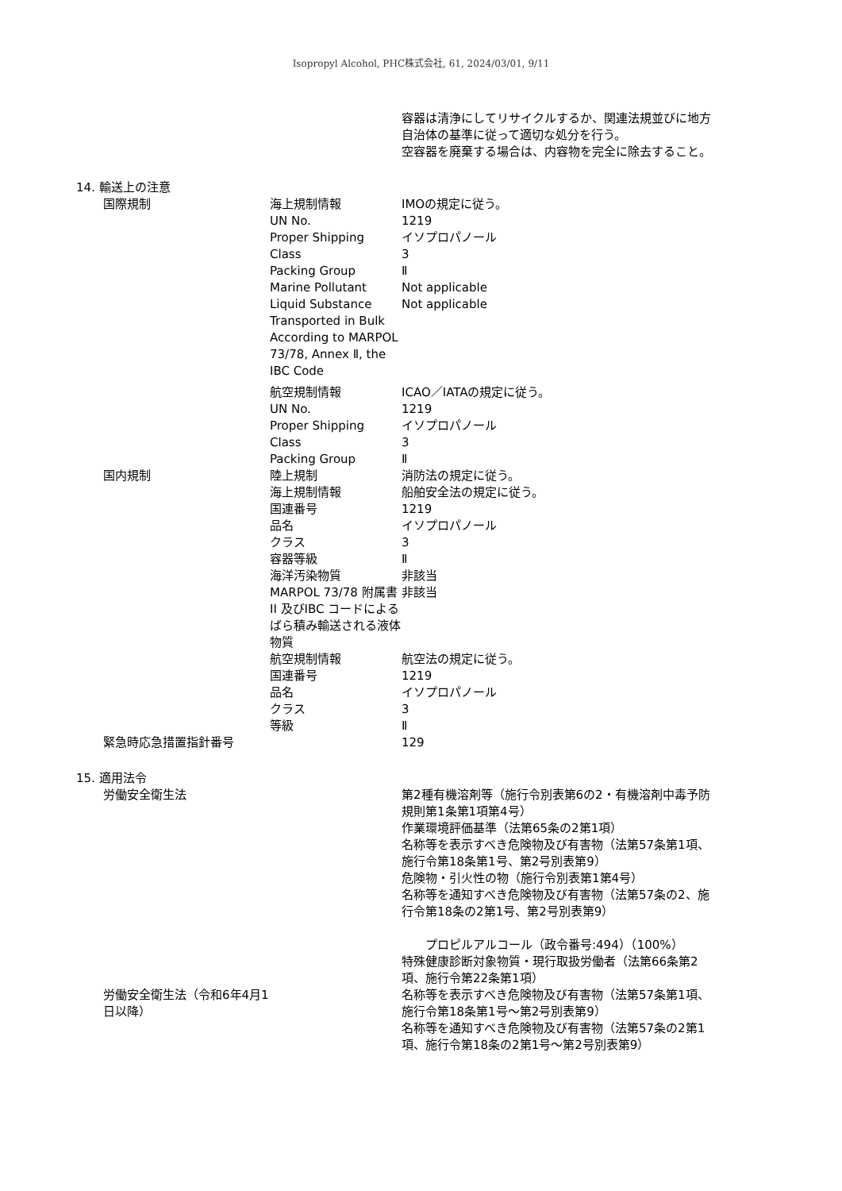Isopropyl Alcohol, PHC株式会社, 61, 2024/03/01, 9/11
| | | 容器は清浄にしてリサイクルするか、関連法規並びに地方自治体の基準に従って適切な処分を行う。 空容器を廃棄する場合は、内容物を完全に除去すること。 |
| 14. 輸送上の注意 | | |
| 国際規制 | 海上規制情報 | IMOの規定に従う。 |
| | UN No. | 1219 |
| | Proper Shipping | イソプロパノール |
| | Class | 3 |
| | Packing Group | Ⅱ |
| | Marine Pollutant | Not applicable |
| | Liquid Substance Transported in Bulk According to MARPOL 73/78, Annex Ⅱ, the IBC Code | Not applicable |
| | 航空規制情報 | ICAO／IATAの規定に従う。 |
| | UN No. | 1219 |
| | Proper Shipping | イソプロパノール |
| | Class | 3 |
| | Packing Group | Ⅱ |
| 国内規制 | 陸上規制 | 消防法の規定に従う。 |
| | 海上規制情報 | 船舶安全法の規定に従う。 |
| | 国連番号 | 1219 |
| | 品名 | イソプロパノール |
| | クラス | 3 |
| | 容器等級 | Ⅱ |
| | 海洋汚染物質 | 非該当 |
| | MARPOL 73/78 附属書II 及びIBC コードによるばら積み輸送される液体物質 | 非該当 |
| | 航空規制情報 | 航空法の規定に従う。 |
| | 国連番号 | 1219 |
| | 品名 | イソプロパノール |
| | クラス | 3 |
| | 等級 | Ⅱ |
| 緊急時応急措置指針番号 | | 129 |
| 15. 適用法令 | | |
| 労働安全衛生法 | | 第2種有機溶剤等（施行令別表第6の2・有機溶剤中毒予防規則第1条第1項第4号） 作業環境評価基準（法第65条の2第1項） 名称等を表示すべき危険物及び有害物（法第57条第1項、施行令第18条第1号、第2号別表第9） 危険物・引火性の物（施行令別表第1第4号） 名称等を通知すべき危険物及び有害物（法第57条の2、施行令第18条の2第1号、第2号別表第9） プロピルアルコール（政令番号:494）（100%） 特殊健康診断対象物質・現行取扱労働者（法第66条第2項、施行令第22条第1項） |
| 労働安全衛生法（令和6年4月1日以降） | | 名称等を表示すべき危険物及び有害物（法第57条第1項、施行令第18条第1号～第2号別表第9） 名称等を通知すべき危険物及び有害物（法第57条の2第1項、施行令第18条の2第1号～第2号別表第9） |